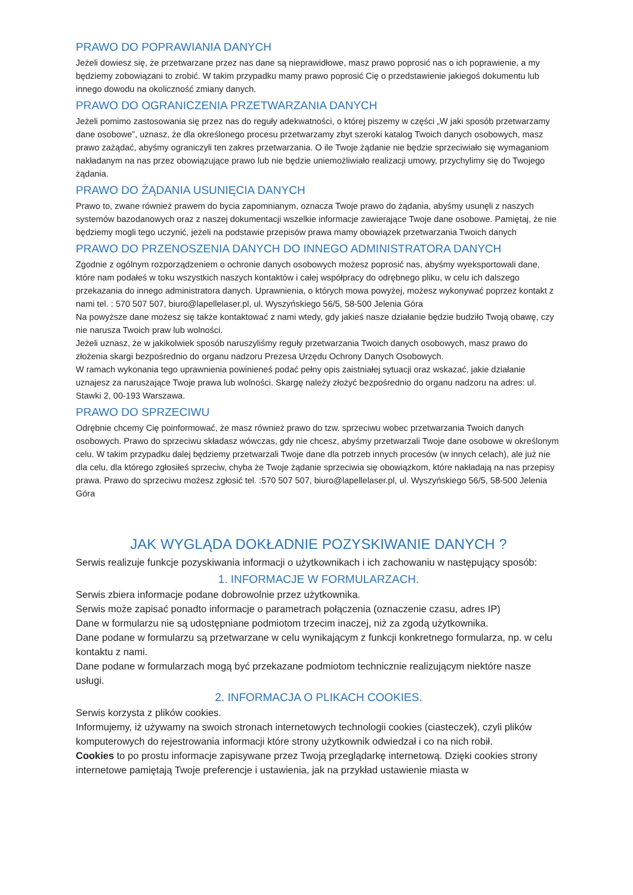PRAWO DO POPRAWIANIA DANYCH
Jeżeli dowiesz się, że przetwarzane przez nas dane są nieprawidłowe, masz prawo poprosić nas o ich poprawienie, a my będziemy zobowiązani to zrobić. W takim przypadku mamy prawo poprosić Cię o przedstawienie jakiegoś dokumentu lub innego dowodu na okoliczność zmiany danych.
PRAWO DO OGRANICZENIA PRZETWARZANIA DANYCH
Jeżeli pomimo zastosowania się przez nas do reguły adekwatności, o której piszemy w części „W jaki sposób przetwarzamy dane osobowe”, uznasz, że dla określonego procesu przetwarzamy zbyt szeroki katalog Twoich danych osobowych, masz prawo zażądać, abyśmy ograniczyli ten zakres przetwarzania. O ile Twoje żądanie nie będzie sprzeciwiało się wymaganiom nakładanym na nas przez obowiązujące prawo lub nie będzie uniemożliwiało realizacji umowy, przychylimy się do Twojego żądania.
PRAWO DO ŻĄDANIA USUNIĘCIA DANYCH
Prawo to, zwane również prawem do bycia zapomnianym, oznacza Twoje prawo do żądania, abyśmy usunęli z naszych systemów bazodanowych oraz z naszej dokumentacji wszelkie informacje zawierające Twoje dane osobowe. Pamiętaj, że nie będziemy mogli tego uczynić, jeżeli na podstawie przepisów prawa mamy obowiązek przetwarzania Twoich danych
PRAWO DO PRZENOSZENIA DANYCH DO INNEGO ADMINISTRATORA DANYCH
Zgodnie z ogólnym rozporządzeniem o ochronie danych osobowych możesz poprosić nas, abyśmy wyeksportowali dane, które nam podałeś w toku wszystkich naszych kontaktów i całej współpracy do odrębnego pliku, w celu ich dalszego przekazania do innego administratora danych. Uprawnienia, o których mowa powyżej, możesz wykonywać poprzez kontakt z nami tel. : 570 507 507, biuro@lapellelaser.pl, ul. Wyszyńskiego 56/5, 58-500 Jelenia Góra
Na powyższe dane możesz się także kontaktować z nami wtedy, gdy jakieś nasze działanie będzie budziło Twoją obawę, czy nie narusza Twoich praw lub wolności.
Jeżeli uznasz, że w jakikolwiek sposób naruszyliśmy reguły przetwarzania Twoich danych osobowych, masz prawo do złożenia skargi bezpośrednio do organu nadzoru Prezesa Urzędu Ochrony Danych Osobowych.
W ramach wykonania tego uprawnienia powinieneś podać pełny opis zaistniałej sytuacji oraz wskazać, jakie działanie uznajesz za naruszające Twoje prawa lub wolności. Skargę należy złożyć bezpośrednio do organu nadzoru na adres: ul. Stawki 2, 00-193 Warszawa.
PRAWO DO SPRZECIWU
Odrębnie chcemy Cię poinformować, że masz również prawo do tzw. sprzeciwu wobec przetwarzania Twoich danych osobowych. Prawo do sprzeciwu składasz wówczas, gdy nie chcesz, abyśmy przetwarzali Twoje dane osobowe w określonym celu. W takim przypadku dalej będziemy przetwarzali Twoje dane dla potrzeb innych procesów (w innych celach), ale już nie dla celu, dla którego zgłosiłeś sprzeciw, chyba że Twoje żądanie sprzeciwia się obowiązkom, które nakładają na nas przepisy prawa. Prawo do sprzeciwu możesz zgłosić tel. :570 507 507, biuro@lapellelaser.pl, ul. Wyszyńskiego 56/5, 58-500 Jelenia Góra
JAK WYGLĄDA DOKŁADNIE POZYSKIWANIE DANYCH ?
Serwis realizuje funkcje pozyskiwania informacji o użytkownikach i ich zachowaniu w następujący sposób:
1. INFORMACJE W FORMULARZACH.
Serwis zbiera informacje podane dobrowolnie przez użytkownika.
Serwis może zapisać ponadto informacje o parametrach połączenia (oznaczenie czasu, adres IP)
Dane w formularzu nie są udostępniane podmiotom trzecim inaczej, niż za zgodą użytkownika.
Dane podane w formularzu są przetwarzane w celu wynikającym z funkcji konkretnego formularza, np. w celu kontaktu z nami.
Dane podane w formularzach mogą być przekazane podmiotom technicznie realizującym niektóre nasze usługi.
2. INFORMACJA O PLIKACH COOKIES.
Serwis korzysta z plików cookies.
Informujemy, iż używamy na swoich stronach internetowych technologii cookies (ciasteczek), czyli plików komputerowych do rejestrowania informacji które strony użytkownik odwiedzał i co na nich robił.
Cookies to po prostu informacje zapisywane przez Twoją przeglądarkę internetową. Dzięki cookies strony internetowe pamiętają Twoje preferencje i ustawienia, jak na przykład ustawienie miasta w